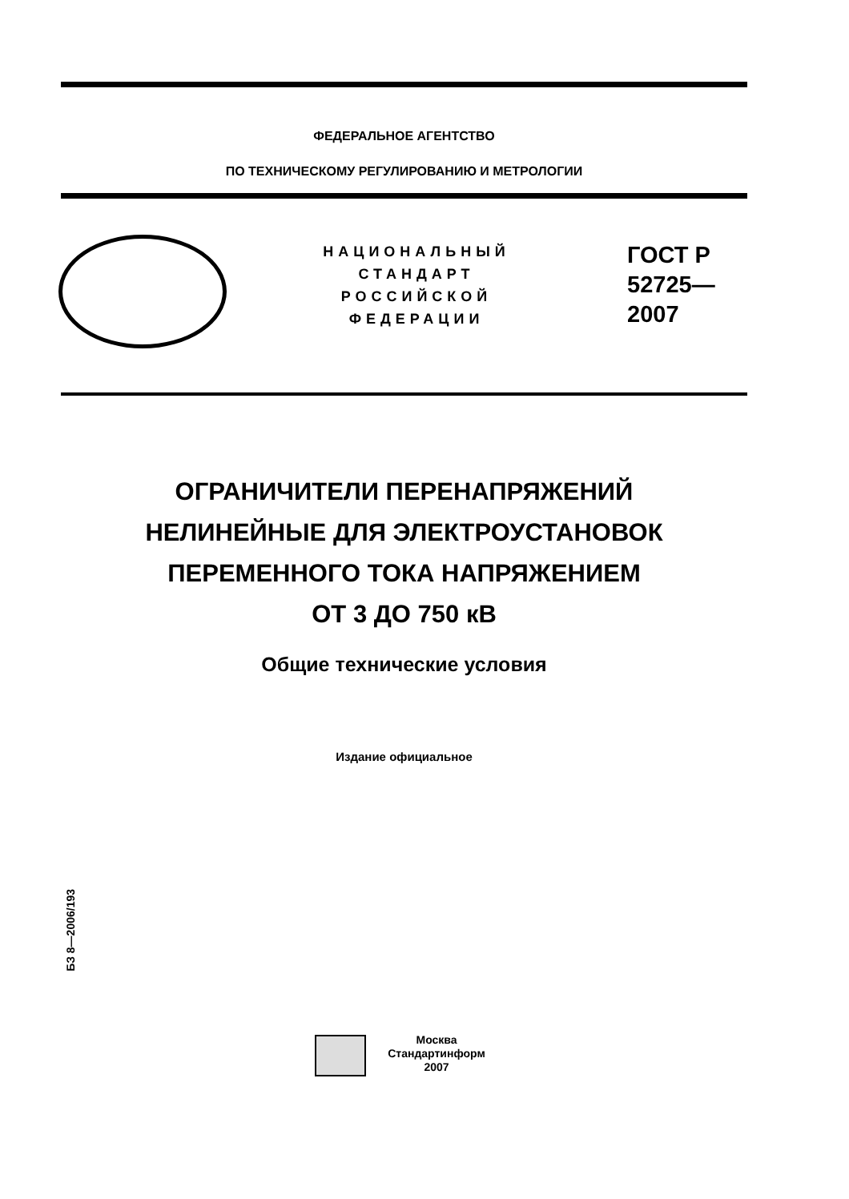ФЕДЕРАЛЬНОЕ АГЕНТСТВО
ПО ТЕХНИЧЕСКОМУ РЕГУЛИРОВАНИЮ И МЕТРОЛОГИИ
НАЦИОНАЛЬНЫЙ
СТАНДАРТ
РОССИЙСКОЙ
ФЕДЕРАЦИИ
ГОСТ Р
52725—
2007
ОГРАНИЧИТЕЛИ ПЕРЕНАПРЯЖЕНИЙ
НЕЛИНЕЙНЫЕ ДЛЯ ЭЛЕКТРОУСТАНОВОК
ПЕРЕМЕННОГО ТОКА НАПРЯЖЕНИЕМ
ОТ 3 ДО 750 кВ
Общие технические условия
Издание официальное
БЗ 8—2006/193
Москва
Стандартинформ
2007